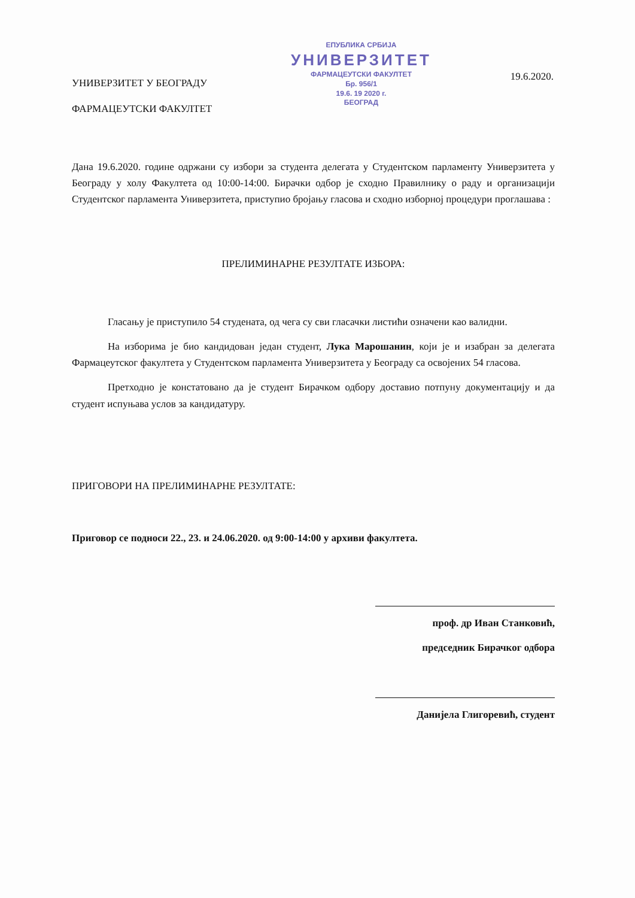УНИВЕРЗИТЕТ У БЕОГРАДУ
ФАРМАЦЕУТСКИ ФАКУЛТЕТ
ЕПУБЛИКА СРБИЈА
УНИВЕРЗИТЕТ
ФАРМАЦЕУТСКИ ФАКУЛТЕТ
Бр. 956/1
19.6. 19 2020 г.
БЕОГРАД
19.6.2020.
Дана 19.6.2020. године одржани су избори за студента делегата у Студентском парламенту Универзитета у Београду у холу Факултета од 10:00-14:00. Бирачки одбор је сходно Правилнику о раду и организацији Студентског парламента Универзитета, приступио бројању гласова и сходно изборној процедури проглашава :
ПРЕЛИМИНАРНЕ РЕЗУЛТАТЕ ИЗБОРА:
Гласању је приступило 54 студената, од чега су сви гласачки листићи означени као валидни.
На изборима је био кандидован један студент, Лука Марошанин, који је и изабран за делегата Фармацеутског факултета у Студентском парламента Универзитета у Београду са освојених 54 гласова.
Претходно је констатовано да је студент Бирачком одбору доставио потпуну документацију и да студент испуњава услов за кандидатуру.
ПРИГОВОРИ НА ПРЕЛИМИНАРНЕ РЕЗУЛТАТЕ:
Приговор се подноси 22., 23. и 24.06.2020. од 9:00-14:00 у архиви факултета.
проф. др Иван Станковић,
председник Бирачког одбора
Данијела Глигоревић, студент